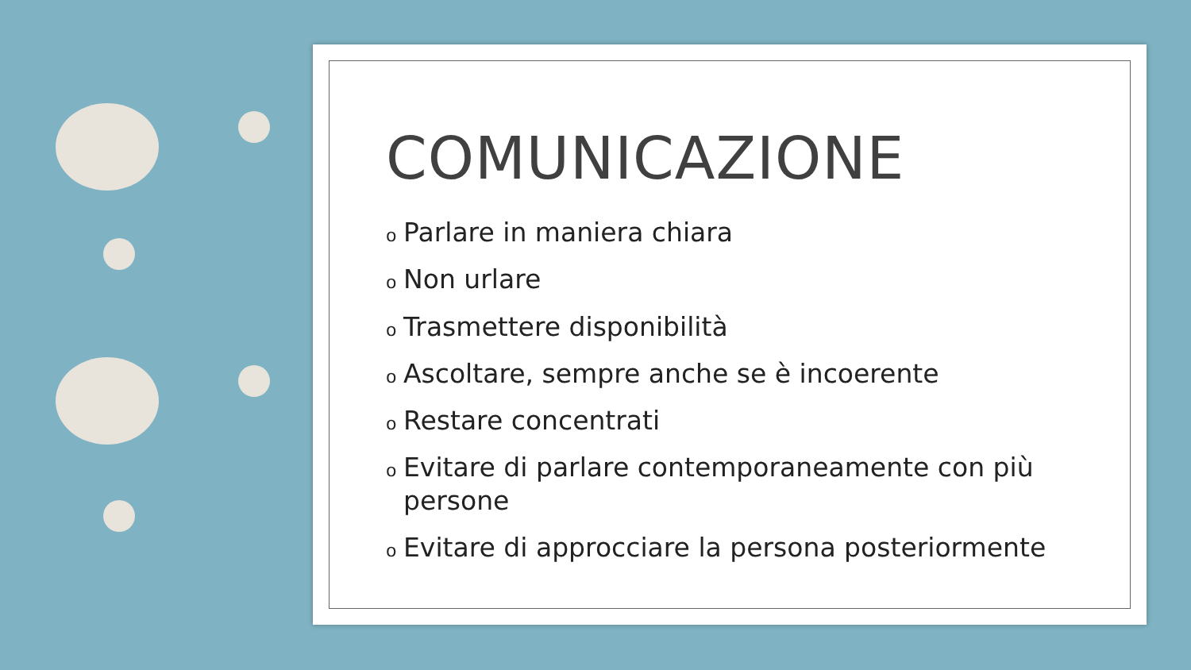COMUNICAZIONE
o Parlare in maniera chiara
o Non urlare
o Trasmettere disponibilità
o Ascoltare, sempre anche se è incoerente
o Restare concentrati
o Evitare di parlare contemporaneamente con più persone
o Evitare di approcciare la persona posteriormente